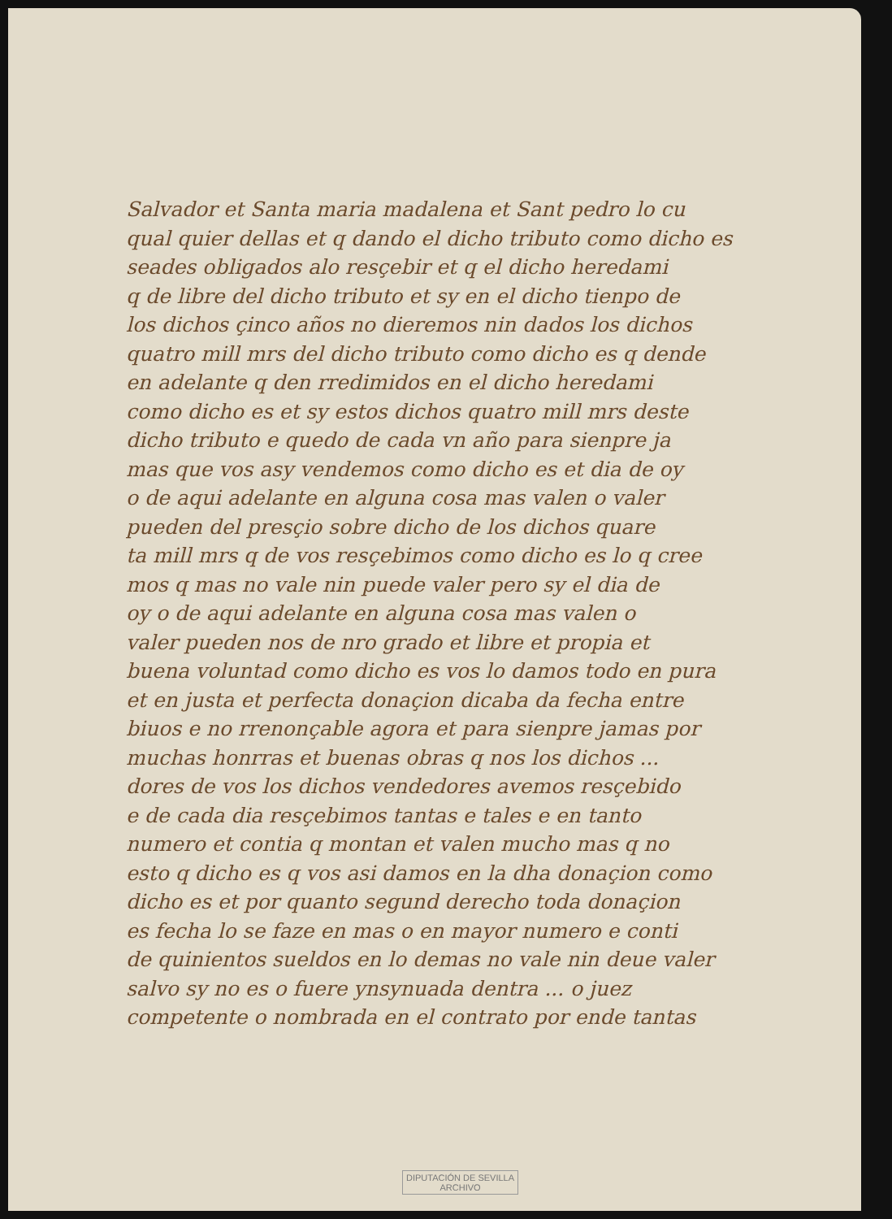Salvador et Santa maria madalena et Sant pedro lo cu
qual quier dellas et q dando el dicho tributo como dicho es
seades obligados alo resçebir et q el dicho heredami
q de libre del dicho tributo et sy en el dicho tienpo de
los dichos çinco años no dieremos nin dados los dichos
quatro mill mrs del dicho tributo como dicho es q dende
en adelante q den rredimidos en el dicho heredami
como dicho es et sy estos dichos quatro mill mrs deste
dicho tributo e quedo de cada vn año para sienpre ja
mas que vos asy vendemos como dicho es et dia de oy
o de aqui adelante en alguna cosa mas valen o valer
pueden del presçio sobre dicho de los dichos quare
ta mill mrs q de vos resçebimos como dicho es lo q cree
mos q mas no vale nin puede valer pero sy el dia de
oy o de aqui adelante en alguna cosa mas valen o
valer pueden nos de nro grado et libre et propia et
buena voluntad como dicho es vos lo damos todo en pura
et en justa et perfecta donaçion dicaba da fecha entre
biuos e no rrenonçable agora et para sienpre jamas por
muchas honrras et buenas obras q nos los dichos ...
dores de vos los dichos vendedores avemos resçebido
e de cada dia resçebimos tantas e tales e en tanto
numero et contia q montan et valen mucho mas q no
esto q dicho es q vos asi damos en la dha donaçion como
dicho es et por quanto segund derecho toda donaçion
es fecha lo se faze en mas o en mayor numero e conti
de quinientos sueldos en lo demas no vale nin deue valer
salvo sy no es o fuere ynsynuada dentra ... o juez
competente o nombrada en el contrato por ende tantas
DIPUTACIÓN DE SEVILLA
ARCHIVO